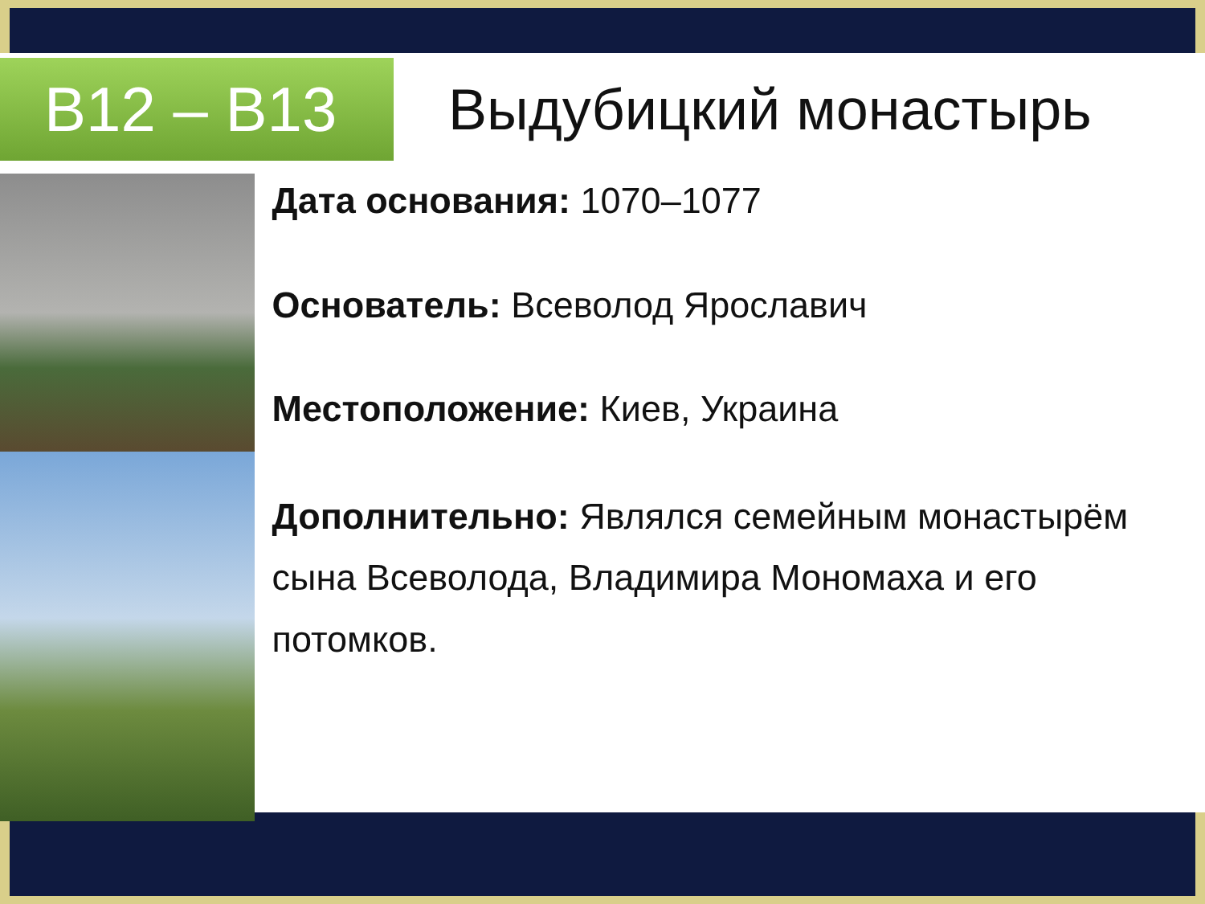B12 – B13
Выдубицкий монастырь
Дата основания: 1070–1077
Основатель: Всеволод Ярославич
Местоположение: Киев, Украина
Дополнительно: Являлся семейным монастырём сына Всеволода, Владимира Мономаха и его потомков.